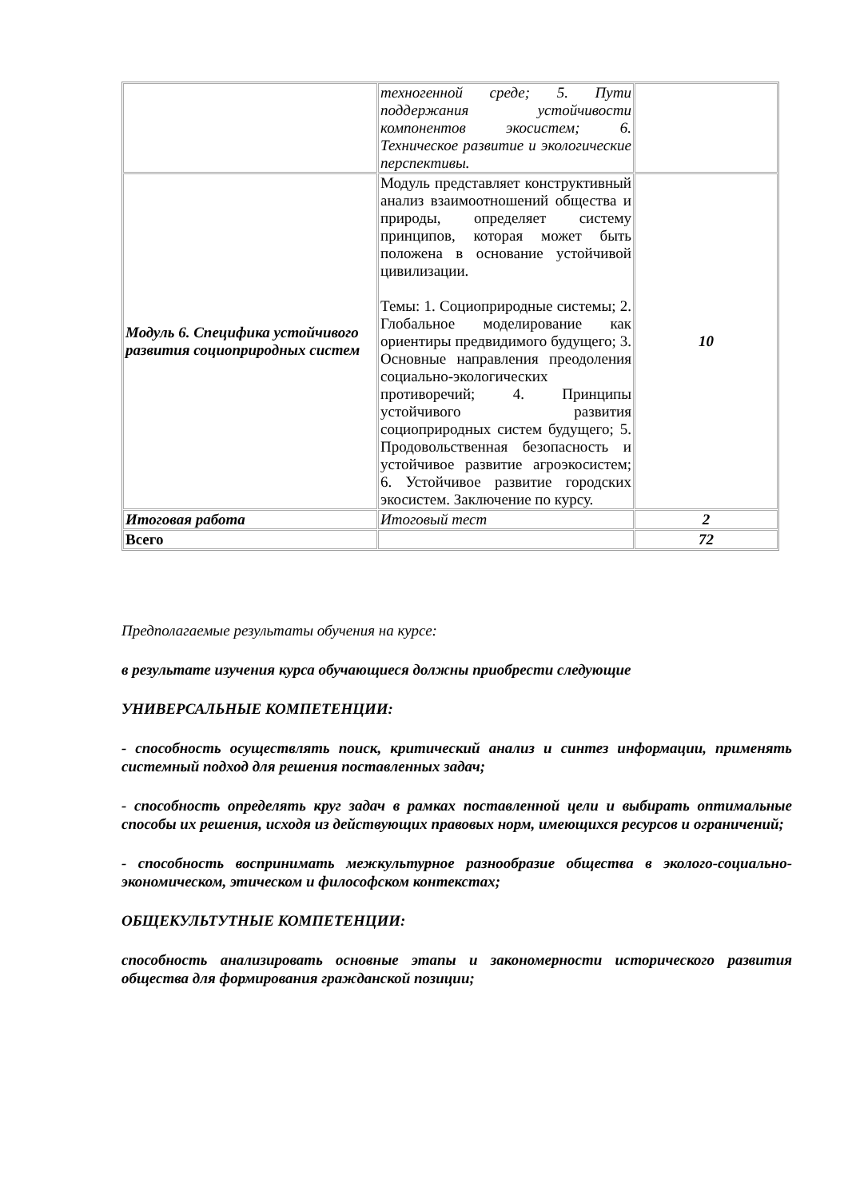| | техногенной среде; 5. Пути поддержания устойчивости компонентов экосистем; 6. Техническое развитие и экологические перспективы. | |
| Модуль 6. Специфика устойчивого развития социоприродных систем | Модуль представляет конструктивный анализ взаимоотношений общества и природы, определяет систему принципов, которая может быть положена в основание устойчивой цивилизации. Темы: 1. Социоприродные системы; 2. Глобальное моделирование как ориентиры предвидимого будущего; 3. Основные направления преодоления социально-экологических противоречий; 4. Принципы устойчивого развития социоприродных систем будущего; 5. Продовольственная безопасность и устойчивое развитие агроэкосистем; 6. Устойчивое развитие городских экосистем. Заключение по курсу. | 10 |
| Итоговая работа | Итоговый тест | 2 |
| Всего | | 72 |
Предполагаемые результаты обучения на курсе:
в результате изучения курса обучающиеся должны приобрести следующие
УНИВЕРСАЛЬНЫЕ КОМПЕТЕНЦИИ:
- способность осуществлять поиск, критический анализ и синтез информации, применять системный подход для решения поставленных задач;
- способность определять круг задач в рамках поставленной цели и выбирать оптимальные способы их решения, исходя из действующих правовых норм, имеющихся ресурсов и ограничений;
- способность воспринимать межкультурное разнообразие общества в эколого-социально-экономическом, этическом и философском контекстах;
ОБЩЕКУЛЬТУТНЫЕ КОМПЕТЕНЦИИ:
способность анализировать основные этапы и закономерности исторического развития общества для формирования гражданской позиции;